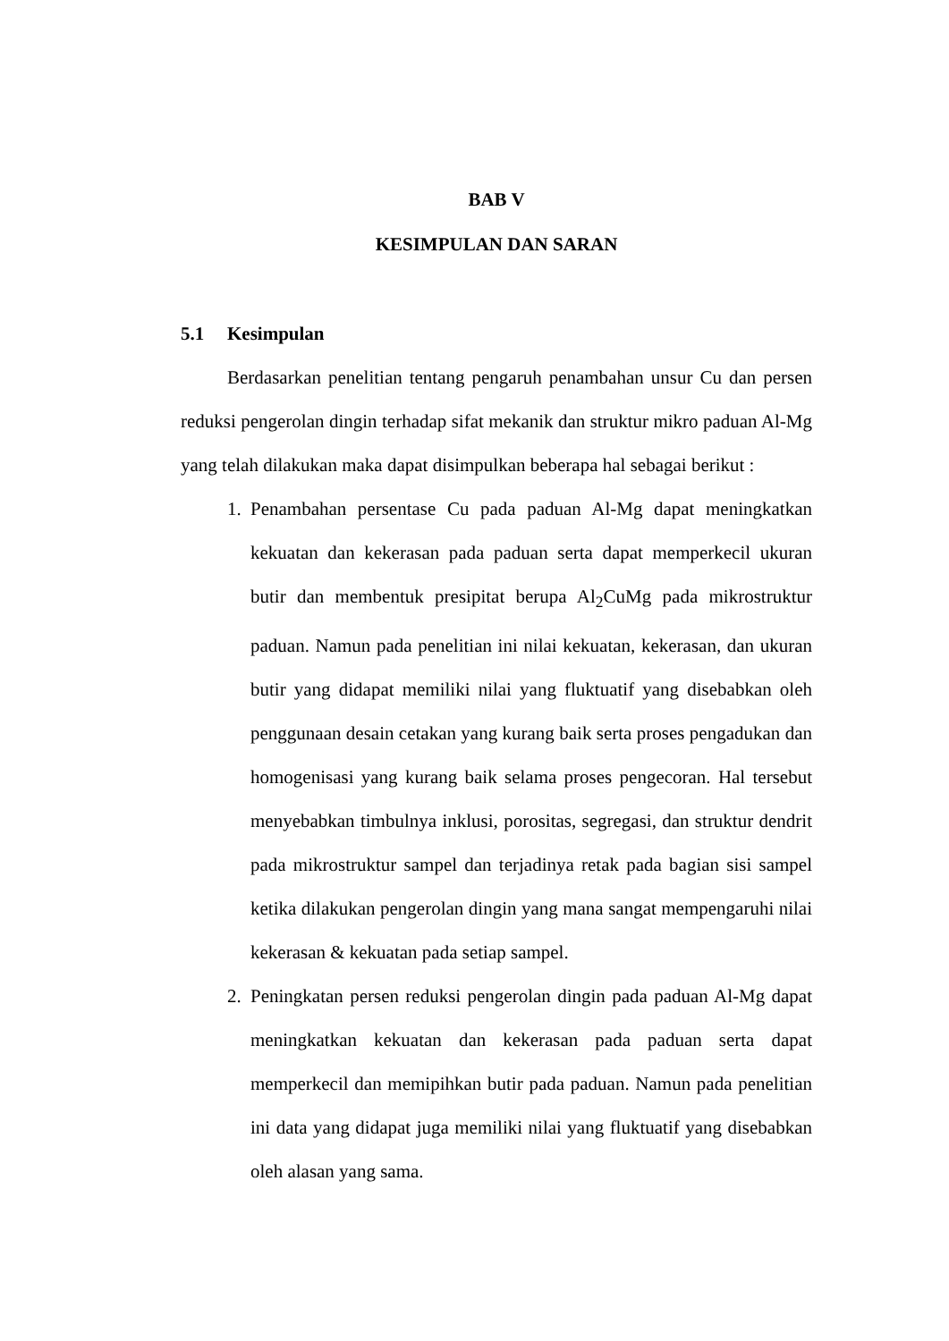BAB V
KESIMPULAN DAN SARAN
5.1 Kesimpulan
Berdasarkan penelitian tentang pengaruh penambahan unsur Cu dan persen reduksi pengerolan dingin terhadap sifat mekanik dan struktur mikro paduan Al-Mg yang telah dilakukan maka dapat disimpulkan beberapa hal sebagai berikut :
1. Penambahan persentase Cu pada paduan Al-Mg dapat meningkatkan kekuatan dan kekerasan pada paduan serta dapat memperkecil ukuran butir dan membentuk presipitat berupa Al<sub>2</sub>CuMg pada mikrostruktur paduan. Namun pada penelitian ini nilai kekuatan, kekerasan, dan ukuran butir yang didapat memiliki nilai yang fluktuatif yang disebabkan oleh penggunaan desain cetakan yang kurang baik serta proses pengadukan dan homogenisasi yang kurang baik selama proses pengecoran. Hal tersebut menyebabkan timbulnya inklusi, porositas, segregasi, dan struktur dendrit pada mikrostruktur sampel dan terjadinya retak pada bagian sisi sampel ketika dilakukan pengerolan dingin yang mana sangat mempengaruhi nilai kekerasan & kekuatan pada setiap sampel.
2. Peningkatan persen reduksi pengerolan dingin pada paduan Al-Mg dapat meningkatkan kekuatan dan kekerasan pada paduan serta dapat memperkecil dan memipihkan butir pada paduan. Namun pada penelitian ini data yang didapat juga memiliki nilai yang fluktuatif yang disebabkan oleh alasan yang sama.